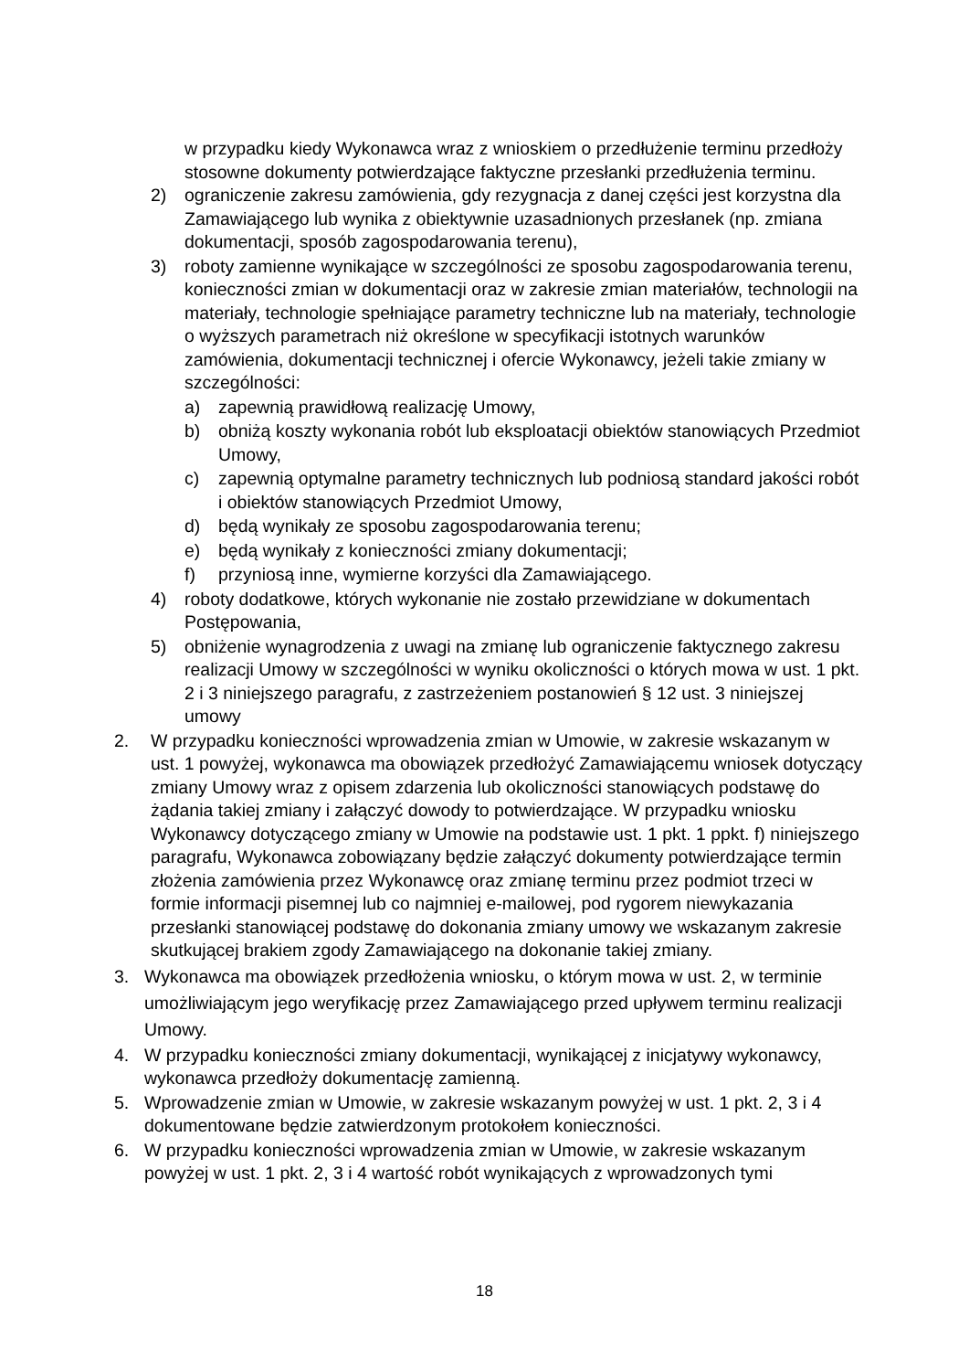w przypadku kiedy Wykonawca wraz z wnioskiem o przedłużenie terminu przedłoży stosowne dokumenty potwierdzające faktyczne przesłanki przedłużenia terminu.
2) ograniczenie zakresu zamówienia, gdy rezygnacja z danej części jest korzystna dla Zamawiającego lub wynika z obiektywnie uzasadnionych przesłanek (np. zmiana dokumentacji, sposób zagospodarowania terenu),
3) roboty zamienne wynikające w szczególności ze sposobu zagospodarowania terenu, konieczności zmian w dokumentacji oraz w zakresie zmian materiałów, technologii na materiały, technologie spełniające parametry techniczne lub na materiały, technologie o wyższych parametrach niż określone w specyfikacji istotnych warunków zamówienia, dokumentacji technicznej i ofercie Wykonawcy, jeżeli takie zmiany w szczególności:
a) zapewnią prawidłową realizację Umowy,
b) obniżą koszty wykonania robót lub eksploatacji obiektów stanowiących Przedmiot Umowy,
c) zapewnią optymalne parametry technicznych lub podniosą standard jakości robót i obiektów stanowiących Przedmiot Umowy,
d) będą wynikały ze sposobu zagospodarowania terenu;
e) będą wynikały z konieczności zmiany dokumentacji;
f) przyniosą inne, wymierne korzyści dla Zamawiającego.
4) roboty dodatkowe, których wykonanie nie zostało przewidziane w dokumentach Postępowania,
5) obniżenie wynagrodzenia z uwagi na zmianę lub ograniczenie faktycznego zakresu realizacji Umowy w szczególności w wyniku okoliczności o których mowa w ust. 1 pkt. 2 i 3 niniejszego paragrafu, z zastrzeżeniem postanowień § 12 ust. 3 niniejszej umowy
2. W przypadku konieczności wprowadzenia zmian w Umowie, w zakresie wskazanym w ust. 1 powyżej, wykonawca ma obowiązek przedłożyć Zamawiającemu wniosek dotyczący zmiany Umowy wraz z opisem zdarzenia lub okoliczności stanowiących podstawę do żądania takiej zmiany i załączyć dowody to potwierdzające. W przypadku wniosku Wykonawcy dotyczącego zmiany w Umowie na podstawie ust. 1 pkt. 1 ppkt. f) niniejszego paragrafu, Wykonawca zobowiązany będzie załączyć dokumenty potwierdzające termin złożenia zamówienia przez Wykonawcę oraz zmianę terminu przez podmiot trzeci w formie informacji pisemnej lub co najmniej e-mailowej, pod rygorem niewykazania przesłanki stanowiącej podstawę do dokonania zmiany umowy we wskazanym zakresie skutkującej brakiem zgody Zamawiającego na dokonanie takiej zmiany.
3. Wykonawca ma obowiązek przedłożenia wniosku, o którym mowa w ust. 2, w terminie umożliwiającym jego weryfikację przez Zamawiającego przed upływem terminu realizacji Umowy.
4. W przypadku konieczności zmiany dokumentacji, wynikającej z inicjatywy wykonawcy, wykonawca przedłoży dokumentację zamienną.
5. Wprowadzenie zmian w Umowie, w zakresie wskazanym powyżej w ust. 1 pkt. 2, 3 i 4 dokumentowane będzie zatwierdzonym protokołem konieczności.
6. W przypadku konieczności wprowadzenia zmian w Umowie, w zakresie wskazanym powyżej w ust. 1 pkt. 2, 3 i 4 wartość robót wynikających z wprowadzonych tymi
18